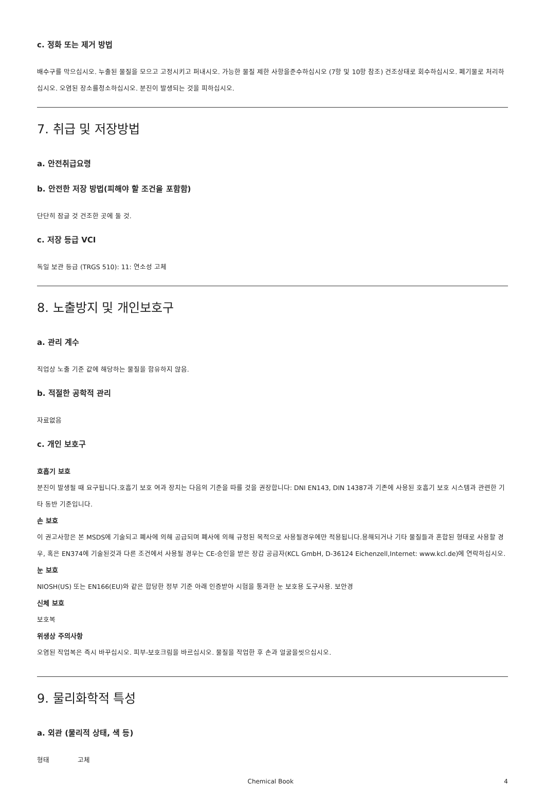c. 정화 또는 제거 방법
배수구를 막으십시오. 누출된 물질을 모으고 고정시키고 퍼내시오. 가능한 물질 제한 사항을준수하십시오 (7항 및 10항 참조) 건조상태로 회수하십시오. 폐기물로 처리하십시오. 오염된 장소를청소하십시오. 분진이 발생되는 것을 피하십시오.
7. 취급 및 저장방법
a. 안전취급요령
b. 안전한 저장 방법(피해야 할 조건을 포함함)
단단히 잠글 것 건조한 곳에 둘 것.
c. 저장 등급 VCI
독일 보관 등급 (TRGS 510): 11: 연소성 고체
8. 노출방지 및 개인보호구
a. 관리 계수
직업상 노출 기준 값에 해당하는 물질을 함유하지 않음.
b. 적절한 공학적 관리
자료없음
c. 개인 보호구
호흡기 보호
분진이 발생될 때 요구됩니다.호흡기 보호 여과 장치는 다음의 기준을 따를 것을 권장합니다: DNI EN143, DIN 14387과 기존에 사용된 호흡기 보호 시스템과 관련한 기타 동반 기준입니다.
손 보호
이 권고사항은 본 MSDS에 기술되고 폐사에 의해 공급되며 폐사에 의해 규정된 목적으로 사용될경우에만 적용됩니다.용해되거나 기타 물질들과 혼합된 형태로 사용할 경우, 혹은 EN374에 기술된것과 다른 조건에서 사용될 경우는 CE-승인을 받은 장갑 공급자(KCL GmbH, D-36124 Eichenzell,Internet: www.kcl.de)에 연락하십시오.
눈 보호
NIOSH(US) 또는 EN166(EU)와 같은 합당한 정부 기준 아래 인증받아 시험을 통과한 눈 보호용 도구사용. 보안경
신체 보호
보호복
위생상 주의사항
오염된 작업복은 즉시 바꾸십시오. 피부-보호크림을 바르십시오. 물질을 작업한 후 손과 얼굴을씻으십시오.
9. 물리화학적 특성
a. 외관 (물리적 상태, 색 등)
형태 고체
Chemical Book 4